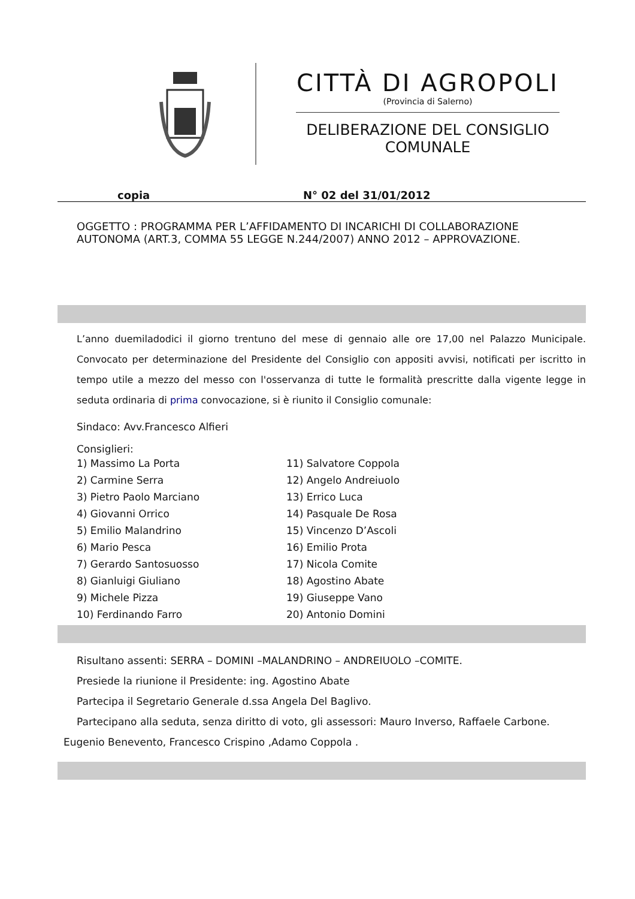CITTÀ DI AGROPOLI
(Provincia di Salerno)
DELIBERAZIONE DEL CONSIGLIO COMUNALE
copia N° 02 del 31/01/2012
OGGETTO : PROGRAMMA PER L’AFFIDAMENTO DI INCARICHI DI COLLABORAZIONE AUTONOMA (ART.3, COMMA 55 LEGGE N.244/2007) ANNO 2012 – APPROVAZIONE.
L’anno duemiladodici il giorno trentuno del mese di gennaio alle ore 17,00 nel Palazzo Municipale. Convocato per determinazione del Presidente del Consiglio con appositi avvisi, notificati per iscritto in tempo utile a mezzo del messo con l'osservanza di tutte le formalità prescritte dalla vigente legge in seduta ordinaria di prima convocazione, si è riunito il Consiglio comunale:
Sindaco: Avv.Francesco Alfieri
Consiglieri:
1) Massimo La Porta
2) Carmine Serra
3) Pietro Paolo Marciano
4) Giovanni Orrico
5) Emilio Malandrino
6) Mario Pesca
7) Gerardo Santosuosso
8) Gianluigi Giuliano
9) Michele Pizza
10) Ferdinando Farro
11) Salvatore Coppola
12) Angelo Andreiuolo
13) Errico Luca
14) Pasquale De Rosa
15) Vincenzo D’Ascoli
16) Emilio Prota
17) Nicola Comite
18) Agostino Abate
19) Giuseppe Vano
20) Antonio Domini
Risultano assenti: SERRA – DOMINI –MALANDRINO – ANDREIUOLO –COMITE.
Presiede la riunione il Presidente: ing. Agostino Abate
Partecipa il Segretario Generale d.ssa Angela Del Baglivo.
Partecipano alla seduta, senza diritto di voto, gli assessori: Mauro Inverso, Raffaele Carbone.
Eugenio Benevento, Francesco Crispino ,Adamo Coppola .